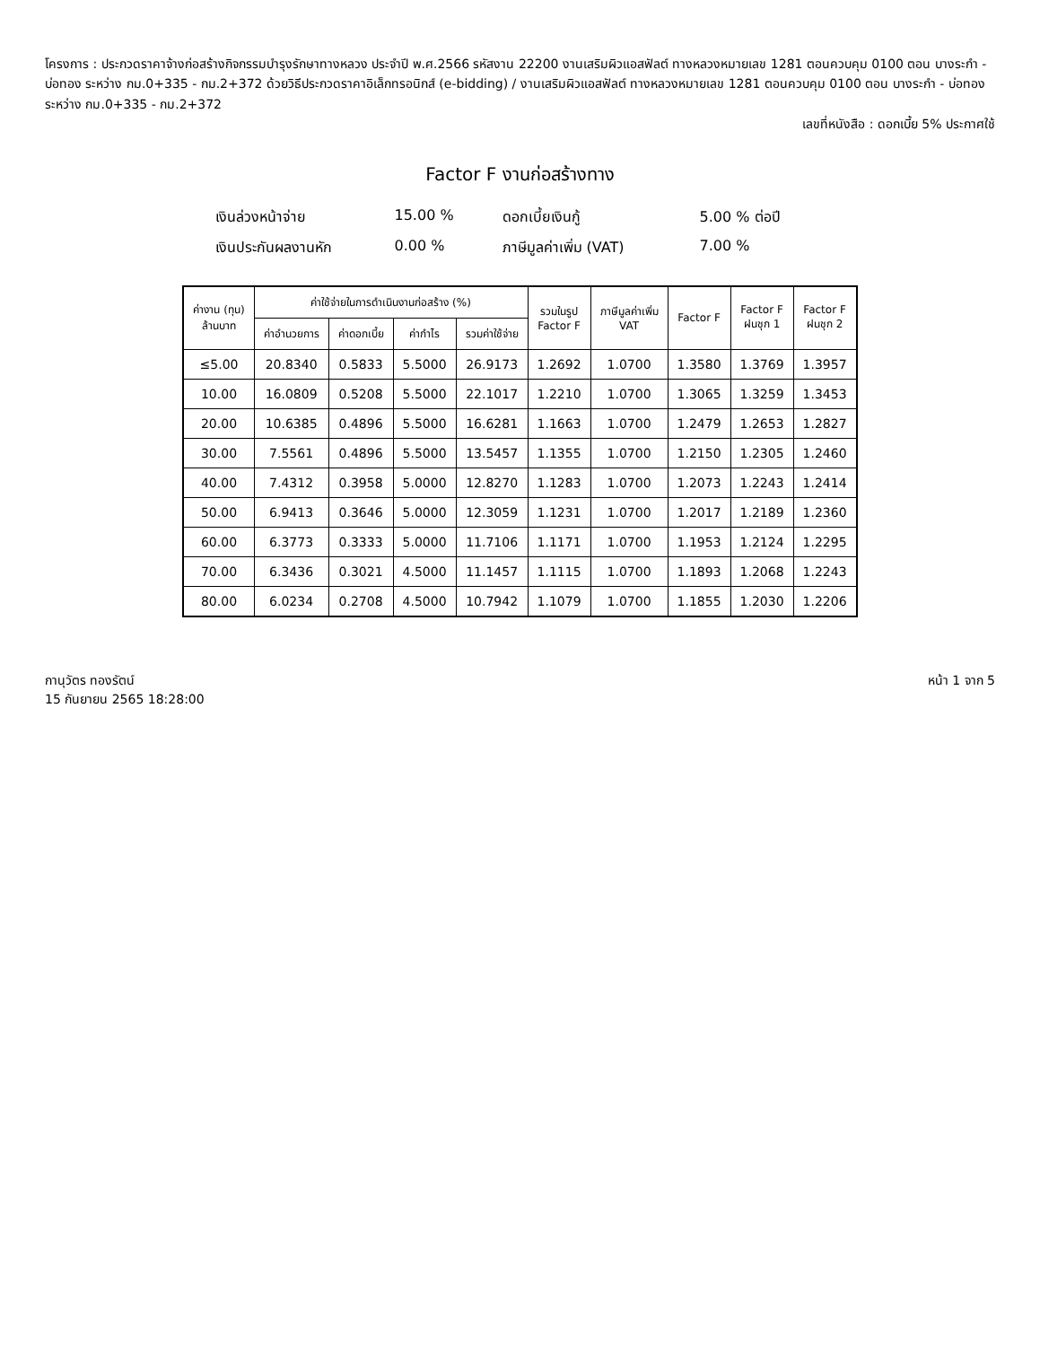โครงการ : ประกวดราคาจ้างก่อสร้างกิจกรรมบำรุงรักษาทางหลวง ประจำปี พ.ศ.2566 รหัสงาน 22200 งานเสริมผิวแอสฟัลต์ ทางหลวงหมายเลข 1281 ตอนควบคุม 0100 ตอน บางระกำ - บ่อทอง ระหว่าง กม.0+335 - กม.2+372 ด้วยวิธีประกวดราคาอิเล็กทรอนิกส์ (e-bidding) / งานเสริมผิวแอสฟัลต์ ทางหลวงหมายเลข 1281 ตอนควบคุม 0100 ตอน บางระกำ - บ่อทอง ระหว่าง กม.0+335 - กม.2+372
เลขที่หนังสือ : ดอกเบี้ย 5% ประกาศใช้
Factor F งานก่อสร้างทาง
เงินล่วงหน้าจ่าย
15.00 %
ดอกเบี้ยเงินกู้
5.00 % ต่อปี
เงินประกันผลงานหัก
0.00 %
ภาษีมูลค่าเพิ่ม (VAT)
7.00 %
| ค่างาน (ทุน) ล้านบาท | ค่าใช้จ่ายในการดำเนินงานก่อสร้าง (%) | | | | รวมในรูป Factor F | ภาษีมูลค่าเพิ่ม VAT | Factor F | Factor F ฝนชุก 1 | Factor F ฝนชุก 2 |
| --- | --- | --- | --- | --- | --- | --- | --- | --- | --- |
| | ค่าอำนวยการ | ค่าดอกเบี้ย | ค่ากำไร | รวมค่าใช้จ่าย | | | | | |
| ≤5.00 | 20.8340 | 0.5833 | 5.5000 | 26.9173 | 1.2692 | 1.0700 | 1.3580 | 1.3769 | 1.3957 |
| 10.00 | 16.0809 | 0.5208 | 5.5000 | 22.1017 | 1.2210 | 1.0700 | 1.3065 | 1.3259 | 1.3453 |
| 20.00 | 10.6385 | 0.4896 | 5.5000 | 16.6281 | 1.1663 | 1.0700 | 1.2479 | 1.2653 | 1.2827 |
| 30.00 | 7.5561 | 0.4896 | 5.5000 | 13.5457 | 1.1355 | 1.0700 | 1.2150 | 1.2305 | 1.2460 |
| 40.00 | 7.4312 | 0.3958 | 5.0000 | 12.8270 | 1.1283 | 1.0700 | 1.2073 | 1.2243 | 1.2414 |
| 50.00 | 6.9413 | 0.3646 | 5.0000 | 12.3059 | 1.1231 | 1.0700 | 1.2017 | 1.2189 | 1.2360 |
| 60.00 | 6.3773 | 0.3333 | 5.0000 | 11.7106 | 1.1171 | 1.0700 | 1.1953 | 1.2124 | 1.2295 |
| 70.00 | 6.3436 | 0.3021 | 4.5000 | 11.1457 | 1.1115 | 1.0700 | 1.1893 | 1.2068 | 1.2243 |
| 80.00 | 6.0234 | 0.2708 | 4.5000 | 10.7942 | 1.1079 | 1.0700 | 1.1855 | 1.2030 | 1.2206 |
กานุวัตร ทองรัตน์
15 กันยายน 2565 18:28:00
หน้า 1 จาก 5